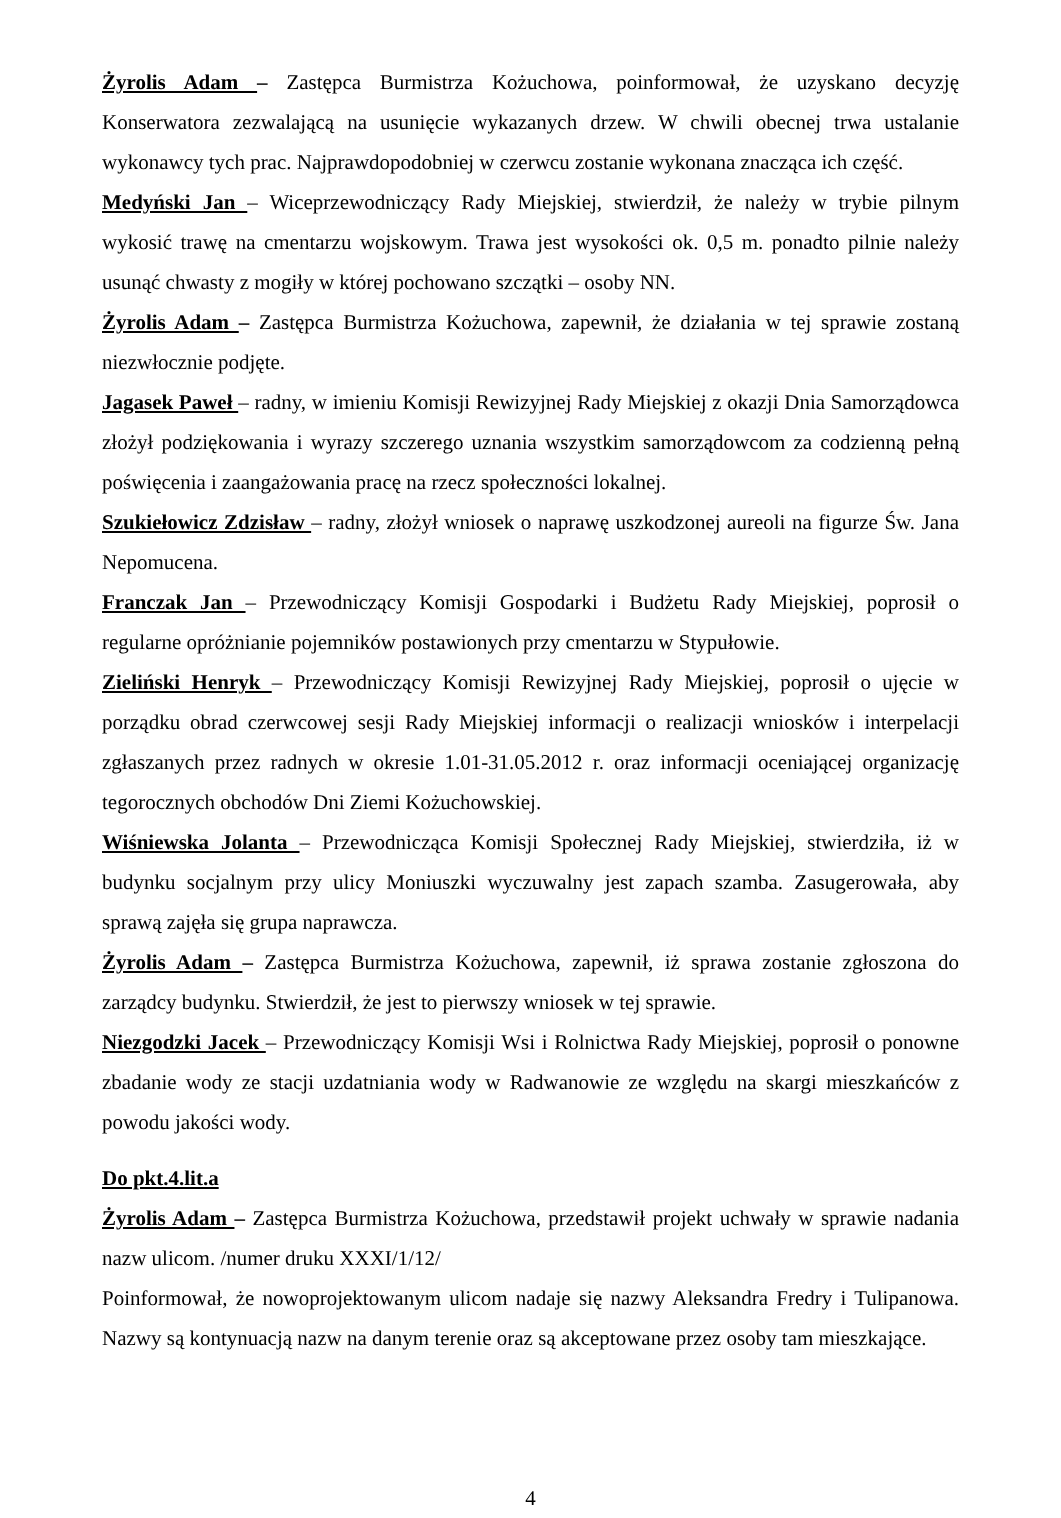Żyrolis Adam – Zastępca Burmistrza Kożuchowa, poinformował, że uzyskano decyzję Konserwatora zezwalającą na usunięcie wykazanych drzew. W chwili obecnej trwa ustalanie wykonawcy tych prac. Najprawdopodobniej w czerwcu zostanie wykonana znacząca ich część.
Medyński Jan – Wiceprzewodniczący Rady Miejskiej, stwierdził, że należy w trybie pilnym wykosić trawę na cmentarzu wojskowym. Trawa jest wysokości ok. 0,5 m. ponadto pilnie należy usunąć chwasty z mogiły w której pochowano szczątki – osoby NN.
Żyrolis Adam – Zastępca Burmistrza Kożuchowa, zapewnił, że działania w tej sprawie zostaną niezwłocznie podjęte.
Jagasek Paweł – radny, w imieniu Komisji Rewizyjnej Rady Miejskiej z okazji Dnia Samorządowca złożył podziękowania i wyrazy szczerego uznania wszystkim samorządowcom za codzienną pełną poświęcenia i zaangażowania pracę na rzecz społeczności lokalnej.
Szukiełowicz Zdzisław – radny, złożył wniosek o naprawę uszkodzonej aureoli na figurze Św. Jana Nepomucena.
Franczak Jan – Przewodniczący Komisji Gospodarki i Budżetu Rady Miejskiej, poprosił o regularne opróżnianie pojemników postawionych przy cmentarzu w Stypułowie.
Zieliński Henryk – Przewodniczący Komisji Rewizyjnej Rady Miejskiej, poprosił o ujęcie w porządku obrad czerwcowej sesji Rady Miejskiej informacji o realizacji wniosków i interpelacji zgłaszanych przez radnych w okresie 1.01-31.05.2012 r. oraz informacji oceniającej organizację tegorocznych obchodów Dni Ziemi Kożuchowskiej.
Wiśniewska Jolanta – Przewodnicząca Komisji Społecznej Rady Miejskiej, stwierdziła, iż w budynku socjalnym przy ulicy Moniuszki wyczuwalny jest zapach szamba. Zasugerowała, aby sprawą zajęła się grupa naprawcza.
Żyrolis Adam – Zastępca Burmistrza Kożuchowa, zapewnił, iż sprawa zostanie zgłoszona do zarządcy budynku. Stwierdził, że jest to pierwszy wniosek w tej sprawie.
Niezgodzki Jacek – Przewodniczący Komisji Wsi i Rolnictwa Rady Miejskiej, poprosił o ponowne zbadanie wody ze stacji uzdatniania wody w Radwanowie ze względu na skargi mieszkańców z powodu jakości wody.
Do pkt.4.lit.a
Żyrolis Adam – Zastępca Burmistrza Kożuchowa, przedstawił projekt uchwały w sprawie nadania nazw ulicom. /numer druku XXXI/1/12/
Poinformował, że nowoprojektowanym ulicom nadaje się nazwy Aleksandra Fredry i Tulipanowa. Nazwy są kontynuacją nazw na danym terenie oraz są akceptowane przez osoby tam mieszkające.
4